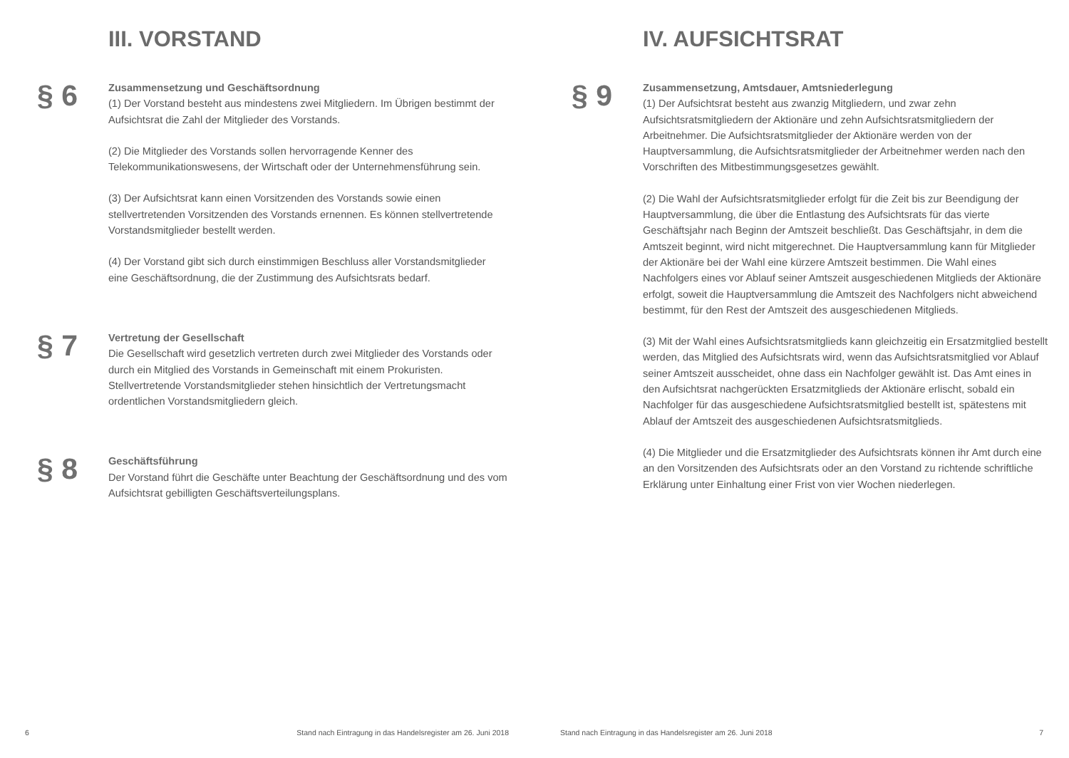III. VORSTAND
§ 6
Zusammensetzung und Geschäftsordnung
(1) Der Vorstand besteht aus mindestens zwei Mitgliedern. Im Übrigen bestimmt der Aufsichtsrat die Zahl der Mitglieder des Vorstands.
(2) Die Mitglieder des Vorstands sollen hervorragende Kenner des Telekommunikationswesens, der Wirtschaft oder der Unternehmensführung sein.
(3) Der Aufsichtsrat kann einen Vorsitzenden des Vorstands sowie einen stellvertretenden Vorsitzenden des Vorstands ernennen. Es können stellvertretende Vorstandsmitglieder bestellt werden.
(4) Der Vorstand gibt sich durch einstimmigen Beschluss aller Vorstandsmitglieder eine Geschäftsordnung, die der Zustimmung des Aufsichtsrats bedarf.
§ 7
Vertretung der Gesellschaft
Die Gesellschaft wird gesetzlich vertreten durch zwei Mitglieder des Vorstands oder durch ein Mitglied des Vorstands in Gemeinschaft mit einem Prokuristen. Stellvertretende Vorstandsmitglieder stehen hinsichtlich der Vertretungsmacht ordentlichen Vorstandsmitgliedern gleich.
§ 8
Geschäftsführung
Der Vorstand führt die Geschäfte unter Beachtung der Geschäftsordnung und des vom Aufsichtsrat gebilligten Geschäftsverteilungsplans.
6
Stand nach Eintragung in das Handelsregister am 26. Juni 2018
IV. AUFSICHTSRAT
§ 9
Zusammensetzung, Amtsdauer, Amtsniederlegung
(1) Der Aufsichtsrat besteht aus zwanzig Mitgliedern, und zwar zehn Aufsichtsratsmitgliedern der Aktionäre und zehn Aufsichtsratsmitgliedern der Arbeitnehmer. Die Aufsichtsratsmitglieder der Aktionäre werden von der Hauptversammlung, die Aufsichtsratsmitglieder der Arbeitnehmer werden nach den Vorschriften des Mitbestimmungsgesetzes gewählt.
(2) Die Wahl der Aufsichtsratsmitglieder erfolgt für die Zeit bis zur Beendigung der Hauptversammlung, die über die Entlastung des Aufsichtsrats für das vierte Geschäftsjahr nach Beginn der Amtszeit beschließt. Das Geschäftsjahr, in dem die Amtszeit beginnt, wird nicht mitgerechnet. Die Hauptversammlung kann für Mitglieder der Aktionäre bei der Wahl eine kürzere Amtszeit bestimmen. Die Wahl eines Nachfolgers eines vor Ablauf seiner Amtszeit ausgeschiedenen Mitglieds der Aktionäre erfolgt, soweit die Hauptversammlung die Amtszeit des Nachfolgers nicht abweichend bestimmt, für den Rest der Amtszeit des ausgeschiedenen Mitglieds.
(3) Mit der Wahl eines Aufsichtsratsmitglieds kann gleichzeitig ein Ersatzmitglied bestellt werden, das Mitglied des Aufsichtsrats wird, wenn das Aufsichtsratsmitglied vor Ablauf seiner Amtszeit ausscheidet, ohne dass ein Nachfolger gewählt ist. Das Amt eines in den Aufsichtsrat nachgerückten Ersatzmitglieds der Aktionäre erlischt, sobald ein Nachfolger für das ausgeschiedene Aufsichtsratsmitglied bestellt ist, spätestens mit Ablauf der Amtszeit des ausgeschiedenen Aufsichtsratsmitglieds.
(4) Die Mitglieder und die Ersatzmitglieder des Aufsichtsrats können ihr Amt durch eine an den Vorsitzenden des Aufsichtsrats oder an den Vorstand zu richtende schriftliche Erklärung unter Einhaltung einer Frist von vier Wochen niederlegen.
Stand nach Eintragung in das Handelsregister am 26. Juni 2018
7